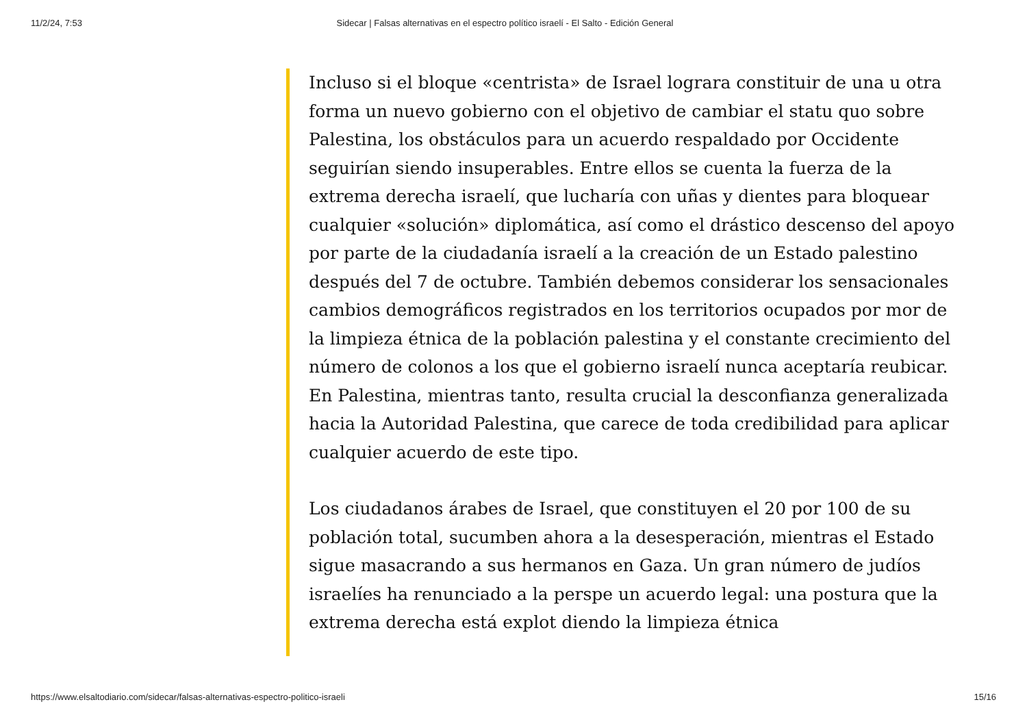11/2/24, 7:53 Sidecar | Falsas alternativas en el espectro político israelí - El Salto - Edición General
Incluso si el bloque «centrista» de Israel lograra constituir de una u otra forma un nuevo gobierno con el objetivo de cambiar el statu quo sobre Palestina, los obstáculos para un acuerdo respaldado por Occidente seguirían siendo insuperables. Entre ellos se cuenta la fuerza de la extrema derecha israelí, que lucharía con uñas y dientes para bloquear cualquier «solución» diplomática, así como el drástico descenso del apoyo por parte de la ciudadanía israelí a la creación de un Estado palestino después del 7 de octubre. También debemos considerar los sensacionales cambios demográficos registrados en los territorios ocupados por mor de la limpieza étnica de la población palestina y el constante crecimiento del número de colonos a los que el gobierno israelí nunca aceptaría reubicar. En Palestina, mientras tanto, resulta crucial la desconfianza generalizada hacia la Autoridad Palestina, que carece de toda credibilidad para aplicar cualquier acuerdo de este tipo.
Los ciudadanos árabes de Israel, que constituyen el 20 por 100 de su población total, sucumben ahora a la desesperación, mientras el Estado sigue masacrando a sus hermanos en Gaza. Un gran número de judíos israelíes ha renunciado a la perspe un acuerdo legal: una postura que la extrema derecha está explot diendo la limpieza étnica
https://www.elsaltodiario.com/sidecar/falsas-alternativas-espectro-politico-israeli 15/16